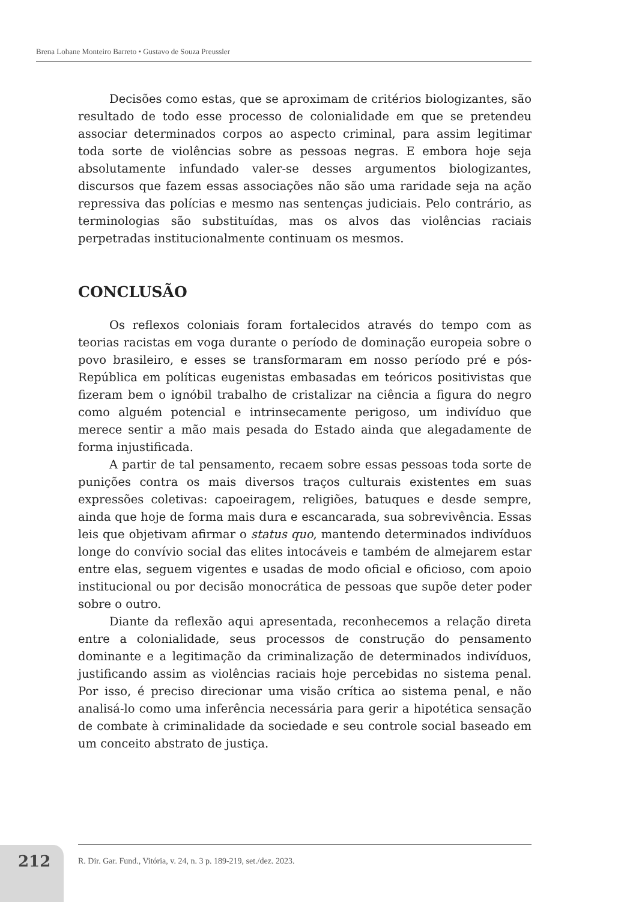Brena Lohane Monteiro Barreto • Gustavo de Souza Preussler
Decisões como estas, que se aproximam de critérios biologizantes, são resultado de todo esse processo de colonialidade em que se pretendeu associar determinados corpos ao aspecto criminal, para assim legitimar toda sorte de violências sobre as pessoas negras. E embora hoje seja absolutamente infundado valer-se desses argumentos biologizantes, discursos que fazem essas associações não são uma raridade seja na ação repressiva das polícias e mesmo nas sentenças judiciais. Pelo contrário, as terminologias são substituídas, mas os alvos das violências raciais perpetradas institucionalmente continuam os mesmos.
CONCLUSÃO
Os reflexos coloniais foram fortalecidos através do tempo com as teorias racistas em voga durante o período de dominação europeia sobre o povo brasileiro, e esses se transformaram em nosso período pré e pós-República em políticas eugenistas embasadas em teóricos positivistas que fizeram bem o ignóbil trabalho de cristalizar na ciência a figura do negro como alguém potencial e intrinsecamente perigoso, um indivíduo que merece sentir a mão mais pesada do Estado ainda que alegadamente de forma injustificada.
A partir de tal pensamento, recaem sobre essas pessoas toda sorte de punições contra os mais diversos traços culturais existentes em suas expressões coletivas: capoeiragem, religiões, batuques e desde sempre, ainda que hoje de forma mais dura e escancarada, sua sobrevivência. Essas leis que objetivam afirmar o status quo, mantendo determinados indivíduos longe do convívio social das elites intocáveis e também de almejarem estar entre elas, seguem vigentes e usadas de modo oficial e oficioso, com apoio institucional ou por decisão monocrática de pessoas que supõe deter poder sobre o outro.
Diante da reflexão aqui apresentada, reconhecemos a relação direta entre a colonialidade, seus processos de construção do pensamento dominante e a legitimação da criminalização de determinados indivíduos, justificando assim as violências raciais hoje percebidas no sistema penal. Por isso, é preciso direcionar uma visão crítica ao sistema penal, e não analisá-lo como uma inferência necessária para gerir a hipotética sensação de combate à criminalidade da sociedade e seu controle social baseado em um conceito abstrato de justiça.
212
R. Dir. Gar. Fund., Vitória, v. 24, n. 3 p. 189-219, set./dez. 2023.